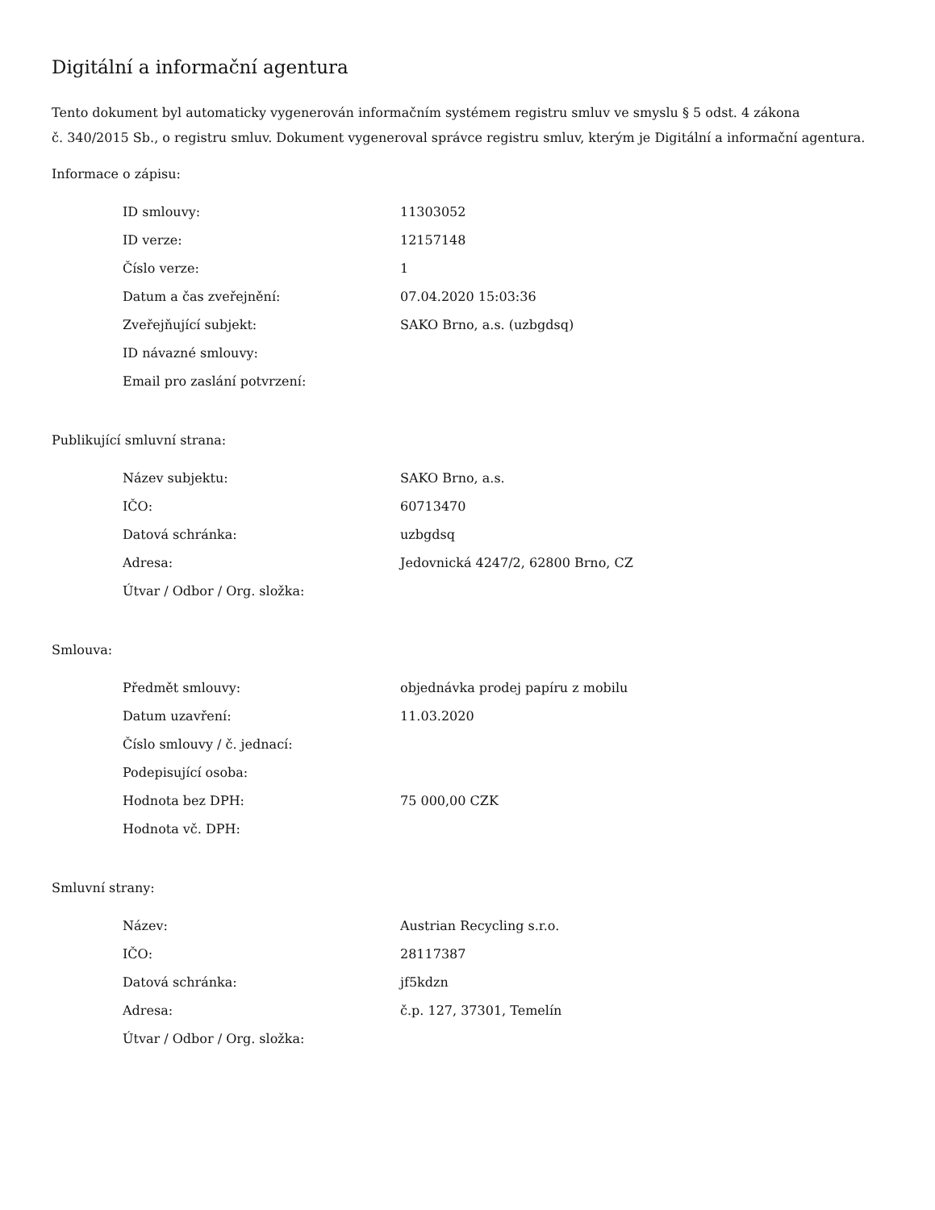Digitální a informační agentura
Tento dokument byl automaticky vygenerován informačním systémem registru smluv ve smyslu § 5 odst. 4 zákona
č. 340/2015 Sb., o registru smluv. Dokument vygeneroval správce registru smluv, kterým je Digitální a informační agentura.
Informace o zápisu:
| ID smlouvy: | 11303052 |
| ID verze: | 12157148 |
| Číslo verze: | 1 |
| Datum a čas zveřejnění: | 07.04.2020 15:03:36 |
| Zveřejňující subjekt: | SAKO Brno, a.s. (uzbgdsq) |
| ID návazné smlouvy: | |
| Email pro zaslání potvrzení: | |
Publikující smluvní strana:
| Název subjektu: | SAKO Brno, a.s. |
| IČO: | 60713470 |
| Datová schránka: | uzbgdsq |
| Adresa: | Jedovnická 4247/2, 62800 Brno, CZ |
| Útvar / Odbor / Org. složka: | |
Smlouva:
| Předmět smlouvy: | objednávka prodej papíru z mobilu |
| Datum uzavření: | 11.03.2020 |
| Číslo smlouvy / č. jednací: | |
| Podepisující osoba: | |
| Hodnota bez DPH: | 75 000,00 CZK |
| Hodnota vč. DPH: | |
Smluvní strany:
| Název: | Austrian Recycling s.r.o. |
| IČO: | 28117387 |
| Datová schránka: | jf5kdzn |
| Adresa: | č.p. 127, 37301, Temelín |
| Útvar / Odbor / Org. složka: | |